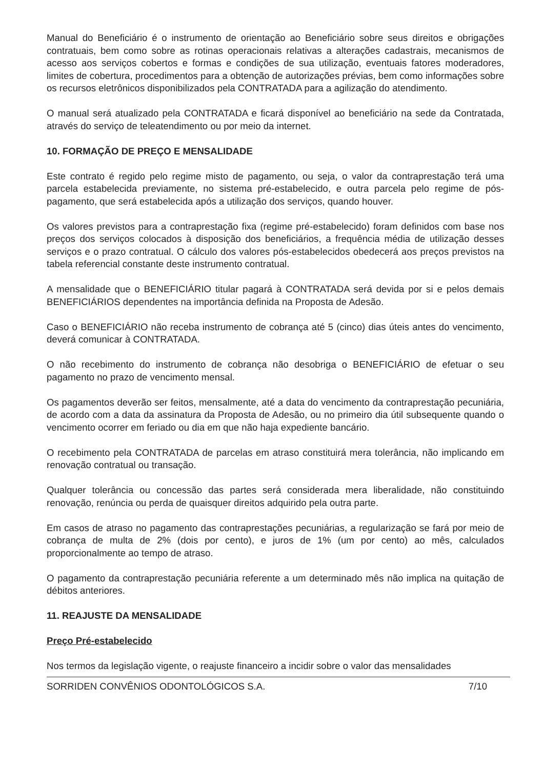Manual do Beneficiário é o instrumento de orientação ao Beneficiário sobre seus direitos e obrigações contratuais, bem como sobre as rotinas operacionais relativas a alterações cadastrais, mecanismos de acesso aos serviços cobertos e formas e condições de sua utilização, eventuais fatores moderadores, limites de cobertura, procedimentos para a obtenção de autorizações prévias, bem como informações sobre os recursos eletrônicos disponibilizados pela CONTRATADA para a agilização do atendimento.
O manual será atualizado pela CONTRATADA e ficará disponível ao beneficiário na sede da Contratada, através do serviço de teleatendimento ou por meio da internet.
10. FORMAÇÃO DE PREÇO E MENSALIDADE
Este contrato é regido pelo regime misto de pagamento, ou seja, o valor da contraprestação terá uma parcela estabelecida previamente, no sistema pré-estabelecido, e outra parcela pelo regime de pós-pagamento, que será estabelecida após a utilização dos serviços, quando houver.
Os valores previstos para a contraprestação fixa (regime pré-estabelecido) foram definidos com base nos preços dos serviços colocados à disposição dos beneficiários, a frequência média de utilização desses serviços e o prazo contratual. O cálculo dos valores pós-estabelecidos obedecerá aos preços previstos na tabela referencial constante deste instrumento contratual.
A mensalidade que o BENEFICIÁRIO titular pagará à CONTRATADA será devida por si e pelos demais BENEFICIÁRIOS dependentes na importância definida na Proposta de Adesão.
Caso o BENEFICIÁRIO não receba instrumento de cobrança até 5 (cinco) dias úteis antes do vencimento, deverá comunicar à CONTRATADA.
O não recebimento do instrumento de cobrança não desobriga o BENEFICIÁRIO de efetuar o seu pagamento no prazo de vencimento mensal.
Os pagamentos deverão ser feitos, mensalmente, até a data do vencimento da contraprestação pecuniária, de acordo com a data da assinatura da Proposta de Adesão, ou no primeiro dia útil subsequente quando o vencimento ocorrer em feriado ou dia em que não haja expediente bancário.
O recebimento pela CONTRATADA de parcelas em atraso constituirá mera tolerância, não implicando em renovação contratual ou transação.
Qualquer tolerância ou concessão das partes será considerada mera liberalidade, não constituindo renovação, renúncia ou perda de quaisquer direitos adquirido pela outra parte.
Em casos de atraso no pagamento das contraprestações pecuniárias, a regularização se fará por meio de cobrança de multa de 2% (dois por cento), e juros de 1% (um por cento) ao mês, calculados proporcionalmente ao tempo de atraso.
O pagamento da contraprestação pecuniária referente a um determinado mês não implica na quitação de débitos anteriores.
11. REAJUSTE DA MENSALIDADE
Preço Pré-estabelecido
Nos termos da legislação vigente, o reajuste financeiro a incidir sobre o valor das mensalidades
SORRIDEN CONVÊNIOS ODONTOLÓGICOS S.A. 7/10